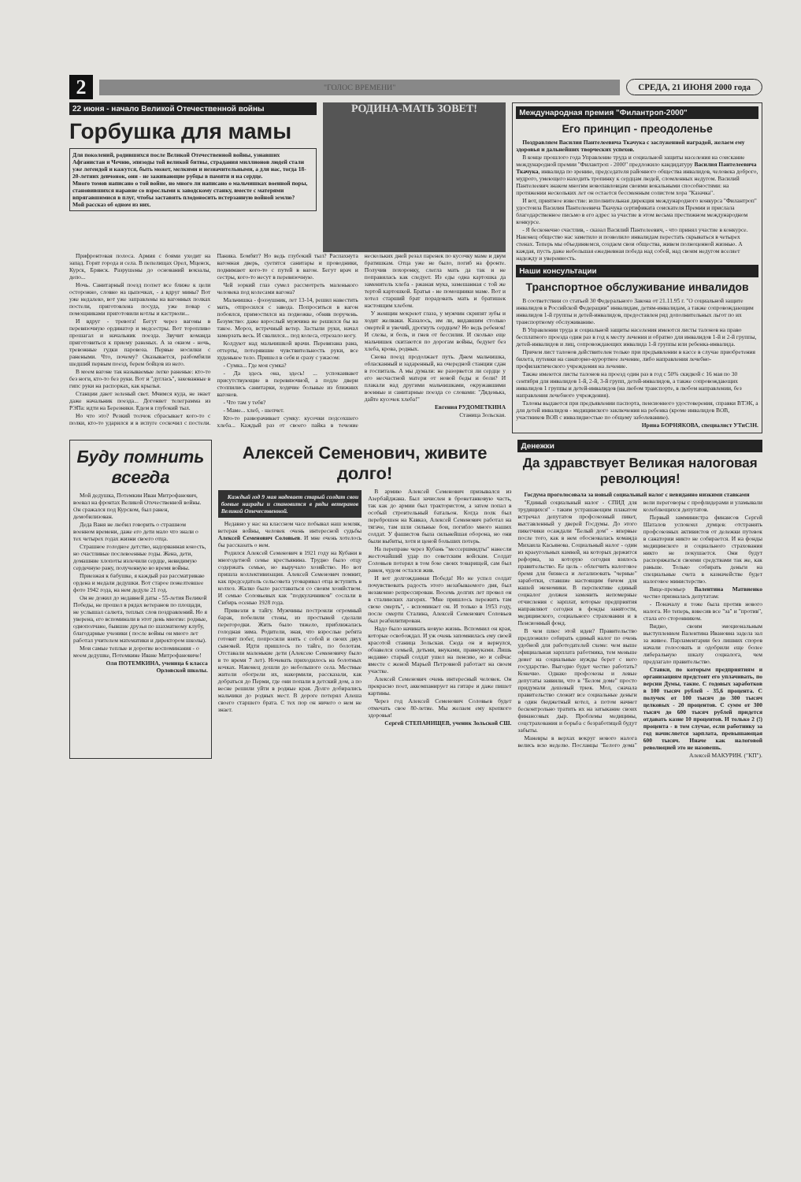2
"ГОЛОС ВРЕМЕНИ" СРЕДА, 21 ИЮНЯ 2000 года
22 июня - начало Великой Отечественной войны
Горбушка для мамы
Для поколений, родившихся после Великой Отечественной войны, узнавших Афганистан и Чечню, эпизоды той великой битвы, страдания миллионов людей стали уже легендой и кажутся, быть может, мелкими и незначительными, а для нас, тогда 18-20-летних девчонок, они - не заживающие рубцы в памяти и на сердце.
Много томов написано о той войне, но много ли написано о мальчишках военной поры, становившихся наравне со взрослыми к заводскому станку, вместе с матерями впрягавшимися в плуг, чтобы заставить плодоносить истерзанную войной землю?
Мой рассказ об одном из них.
РОДИНА-МАТЬ ЗОВЕТ!
Прифронтовая полоса. Армия с боями уходит на запад. Горят города и села. В пепелищах Орел, Мценск, Курск, Брянск. Разрушены до оснований вокзалы, депо...
Ночь. Санитарный поезд ползет все ближе к цели осторожно, словно на цыпочках, - а вдруг мины? Вот уже недалеко, вот уже заправлены на вагонных полках постели, приготовлена посуда, уже повар с помощниками приготовили котлы и кастрюли...
И вдруг - тревога! Бегут через вагоны в перевязочную ординатор и медсестры. Вот торопливо прошагал и начальник поезда. Звучит команда приготовиться к приему раненых. А за окном - ночь, тревожные гудки паровоза. Первые носилки с ранеными. Что, почему? Оказывается, разбомбили шедший первым поезд, берем бойцов из него.
В моем вагоне так называемые легко раненые: кто-то без ноги, кто-то без руки. Вот и "дуглась", закованные в гипс руки на распорках, как крылья.
Станции дают зеленый свет. Мчимся куда, не знает даже начальник поезда... Догоняет телеграмма из РЭПа: идти на Березняки. Едем в глубокий тыл.
Но что это? Резкий толчок сбрасывает кого-то с полки, кто-то ударился и в испуге соскочил с постели. Паника. Бомбят? Но ведь глубокий тыл? Распахнута вагонная дверь, суетятся санитары и проводники, поднимают кого-то с путей в вагон. Бегут врач и сестры, кого-то несут в перевязочную.
Чей зоркий глаз сумел рассмотреть маленького человека под колесами вагона?
Мальчишка - фэзэушник, лет 13-14, решил навестить мать, отпросился с завода. Попроситься в вагон побоялся, примостился на подножке, обняв поручень. Безумство: даже взрослый мужчина не решился бы на такое. Мороз, встречный ветер. Застыли руки, начал замерзать весь. И свалился... под колеса, отрезало ногу.
Колдуют над мальчишкой врачи. Перевязана рана, оттерты, потерявшие чувствительность руки, все худенькое тело. Пришел в себя и сразу с ужасом:
- Сумка... Где моя сумка?
- Да здесь она, здесь! ... успокаивают присутствующие в перевязочной, а подле двери столпились санитарки, ходячие больные из ближних вагонов.
- Что там у тебя?
- Маме... хлеб, - шепчет.
Кто-то разворачивает сумку: кусочки подсохшего хлеба... Каждый раз от своего пайка в течение нескольких дней резал паренек по кусочку маме и двум братишкам. Отца уже не было, погиб на фронте. Получив похоронку, слегла мать да так и не поправилась как следует. Из еды одна картошка да заменитель хлеба - ржаная мука, замешанная с той же тертой картошкой. Братья - не помощники маме. Вот и хотел старший брат порадовать мать и братишек настоящим хлебом.
У женщин мокреют глаза, у мужчин скрипят зубы и ходят желваки. Казалось, им ли, видавшим столько смертей и увечий, дрогнуть сердцем? Но ведь ребенок! И слезы, и боль, и гнев от бессилия. И сколько еще мальчишек скитаются по дорогам войны, бедуют без хлеба, крова, родных.
Снова поезд продолжает путь. Днем мальчишка, обласканный и задаренный, на очередной станции сдан в госпиталь. А мы думали: не разорвется ли сердце у его несчастной матери от новой беды и боли? И плакали над другими мальчишками, окружавшими военные и санитарные поезда со словами: "Дяденька, дайте кусочек хлеба!"
Евгения РУДОМЕТКИНА
Станица Зольская.
Международная премия "Филантроп-2000"
Его принцип - преодоленье
Поздравляем Василия Пантелеевича Ткачука с заслуженной наградой, желаем ему здоровья и дальнейших творческих успехов.
В конце прошлого года Управление труда и социальной защиты населения на соискание международной премии "Филантроп - 2000" предложило кандидатуру Василия Пантелеевича Ткачука, инвалида по зрению, председателя районного общества инвалидов, человека доброго, мудрого, умеющего находить тропинку к сердцам людей, сломленных недугом. Василий Пантелеевич знаком многим новопавловцам своими вокальными способностями: на протяжении нескольких лет он остается бессменным солистом хора "Казачка".
И вот, приятное известие: исполнительная дирекция международного конкурса "Филантроп" удостоила Василия Пантелеевича Ткачука сертификата соискателя Премии и прислала благодарственное письмо в его адрес за участие в этом весьма престижном международном конкурсе.
- Я бесконечно счастлив, - сказал Василий Пантелеевич, - что принял участие в конкурсе. Наконец общество нас заметило и позволило инвалидам перестать скрываться в четырех стенах. Теперь мы объединяемся, создаем свои общества, живем полноценной жизнью. А каждая, пусть даже небольшая ежедневная победа над собой, над своим недугом вселяет надежду и уверенность.
Наши консультации
Транспортное обслуживание инвалидов
В соответствии со статьей 30 Федерального Закона от 21.11.95 г. "О социальной защите инвалидов в Российской Федерации" инвалидам, детям-инвалидам, а также сопровождающим инвалидов 1-й группы и детей-инвалидов, предоставлен ряд дополнительных льгот по их транспортному обслуживанию.
В Управлении труда и социальной защиты населения имеются листы талонов на право бесплатного проезда один раз в год к месту лечения и обратно для инвалидов 1-й и 2-й группы, детей-инвалидов и лиц, сопровождающих инвалида 1-й группы или ребенка-инвалида.
Причем лист талонов действителен только при предъявлении в кассе в случае приобретения билета, путевки на санаторно-курортное лечение, либо направления лечебно-профилактического учреждения на лечение.
Также имеются листы талонов на проезд один раз в год с 50% скидкой с 16 мая по 30 сентября для инвалидов 1-й, 2-й, 3-й групп, детей-инвалидов, а также сопровождающих инвалидов 1 группы и детей-инвалидов (на любом транспорте, в любом направлении, без направления лечебного учреждения).
Талоны выдаются при предъявлении паспорта, пенсионного удостоверения, справки ВТЭК, а для детей инвалидов - медицинского заключения на ребенка (кроме инвалидов ВОВ, участников ВОВ с инвалидностью по общему заболеванию).
Ирина БОРНЯКОВА, специалист УТиСЗН.
Буду помнить всегда
Мой дедушка, Потемкин Иван Митрофанович, воевал на фронтах Великой Отечественной войны. Он сражался под Курском, был ранен, демобилизован.
Деда Ваня не любил говорить о страшном военном времени, даже его дети мало что знали о тех четырех годах жизни своего отца.
Страшное голодное детство, надорванная юность, но счастливые послевоенные годы. Жена, дети, домашние хлопоты излечили сердце, невидимую сердечную рану, полученную во время войны.
Приезжая к бабушке, я каждый раз рассматриваю ордена и медали дедушки. Вот старое пожелтевшее фото 1942 года, на нем дедуле 21 год.
Он не дожил до недавней даты - 55-летия Великой Победы, не прошел в рядах ветеранов по площади, не услышал салюта, теплых слов поздравлений. Но я уверена, его вспоминали в этот день многие: родные, однополчане, бывшие друзья по шахматному клубу, благодарные ученики ( после войны он много лет работал учителем математики и директором школы).
Мои самые теплые и дорогие воспоминания - о моем дедушке, Потемкине Иване Митрофановиче!
Оля ПОТЕМКИНА, ученица 6 класса Орловской школы.
Алексей Семенович, живите долго!
Каждый год 9 мая надевает старый солдат свои боевые награды и становится в ряды ветеранов Великой Отечественной.
Недавно у нас на классном часе побывал наш земляк, ветеран войны, человек очень интересной судьбы Алексей Семенович Соловьев. И мне очень хотелось бы рассказать о нем.
Родился Алексей Семенович в 1921 году на Кубани в многодетной семье крестьянина. Трудно было отцу содержать семью, но выручало хозяйство. Но вот пришла коллективизация. Алексей Семенович помнит, как председатель сельсовета уговаривал отца вступить в колхоз. Жалко было расставаться со своим хозяйством. И семью Соловьевых как "подкулачников" сослали в Сибирь осенью 1928 года.
Привезли в тайгу. Мужчины построили огромный барак, побелили стены, из простыней сделали перегородки. Жить было тяжело, приближалась голодная зима. Родители, зная, что взрослые ребята готовят побег, попросили взять с собой и своих двух сыновей. Идти пришлось по тайге, по болотам. Отставали маленькие дети (Алексею Семеновичу было в то время 7 лет). Ночевать приходилось на болотных кочках. Наконец дошли до небольшого села. Местные жители обогрели их, накормили, рассказали, как добраться до Перми, где они попали в детский дом, а по весне решили уйти в родные края. Долго добирались мальчики до родных мест. В дороге потерял Алеша своего старшего брата. С тех пор он ничего о нем не знает.
В армию Алексей Семенович призывался из Азербайджана. Был зачислен в бронетанковую часть, так как до армии был трактористом, а затем попал в особый строительный батальон. Когда полк был переброшен на Кавказ, Алексей Семенович работал на тягаче, там шли сильные бои, погибло много наших солдат. У фашистов была сильнейшая оборона, но они были выбиты, хотя и ценой больших потерь.
На переправе через Кубань "мессершмидты" нанесли жесточайший удар по советским войскам. Солдат Соловьев потерял в том бою своих товарищей, сам был ранен, чудом остался жив.
И вот долгожданная Победа! Но не успел солдат почувствовать радость этого незабываемого дня, был незаконно репрессирован. Восемь долгих лет провел он в сталинских лагерях. "Мне пришлось пережить там свою смерть", - вспоминает он. И только в 1953 году, после смерти Сталина, Алексей Семенович Соловьев был реабилитирован.
Надо было начинать новую жизнь. Вспомнил он края, которые освобождал. И уж очень запомнилась ему своей красотой станица Зольская. Сюда он и вернулся, обзавелся семьей, детьми, внуками, правнуками. Лишь недавно старый солдат ушел на пенсию, но и сейчас вместе с женой Марьей Петровной работает на своем участке.
Алексей Семенович очень интересный человек. Он прекрасно поет, аккомпанирует на гитаре и даже пишет картины.
Через год Алексей Семенович Соловьев будет отмечать свое 80-летие. Мы желаем ему крепкого здоровья!
Сергей СТЕПАНИЩЕВ, ученик Зольской СШ.
Денежки
Да здравствует Великая налоговая революция!
Госдума проголосовала за новый социальный налог с невиданно низкими ставками
"Единый социальный налог - СПИД для трудящихся" - таким устрашающим плакатом встречал депутатов профсоюзный пикет, выставленный у дверей Госдумы. До этого пикетчики осаждали "Белый дом" - впервые после того, как в нем обосновалась команда Михаила Касьянова. Социальный налог - один из краеугольных камней, на которых держится реформа, за которую сегодня взялось правительство. Ее цель - облегчить налоговое бремя для бизнеса и легализовать "черные" заработки, ставшие настоящим бичом для нашей экономики. В перспективе единый соцналог должен заменить непомерные отчисления с зарплат, которые предприятия направляют сегодня в фонды занятости, медицинского, социального страхования и в Пенсионный фонд.
В чем плюс этой идеи? Правительство предложило собирать единый налог по очень удобной для работодателей схеме: чем выше официальная зарплата работника, тем меньше денег на социальные нужды берет с него государство. Выгодно будет честно работать? Конечно. Однако профсоюзы и левые депутаты заявили, что в "Белом доме" просто придумали дешевый трюк. Мол, сначала правительство сложит все социальные деньги в один бюджетный котел, а потом начнет бесконтрольно тратить их на затыкание своих финансовых дыр. Проблемы медицины, соцстрахования и борьба с безработицей будут забыты.
Маневры в верхах вокруг нового налога велись всю неделю. Посланцы "Белого дома" вели переговоры с профлидерами и уламывали колеблющихся депутатов.
Первый замминистра финансов Сергей Шаталов успокоил думцев: отстранять профсоюзных активистов от дележки путевок в санатории никто не собирается. И на фонды медицинского и социального страхования никто не покушается. Они будут распоряжаться своими средствами так же, как раньше. Только собирать деньги на специальные счета в казначействе будет налоговое министерство.
Вице-премьер Валентина Матвиенко честно призналась депутатам:
- Поначалу я тоже была против нового налога. Но теперь, взвесив все "за" и "против", стала его сторонником.
Видно, своим эмоциональным выступлением Валентина Ивановна задела зал за живое. Парламентарии без лишних споров начали голосовать и одобрили еще более либеральную шкалу соцналога, чем предлагало правительство.
Ставки, по которым предприятиям и организациям предстоит его уплачивать, по версии Думы, такие. С годовых заработков в 100 тысяч рублей - 35,6 процента. С получек от 100 тысяч до 300 тысяч целковых - 20 процентов. С сумм от 300 тысяч до 600 тысяч рублей придется отдавать казне 10 процентов. И только 2 (!) процента - в том случае, если работнику за год начисляется зарплата, превышающая 600 тысяч. Иначе как налоговой революцией это не назовешь.
Алексей МАКУРИН. ("КП").